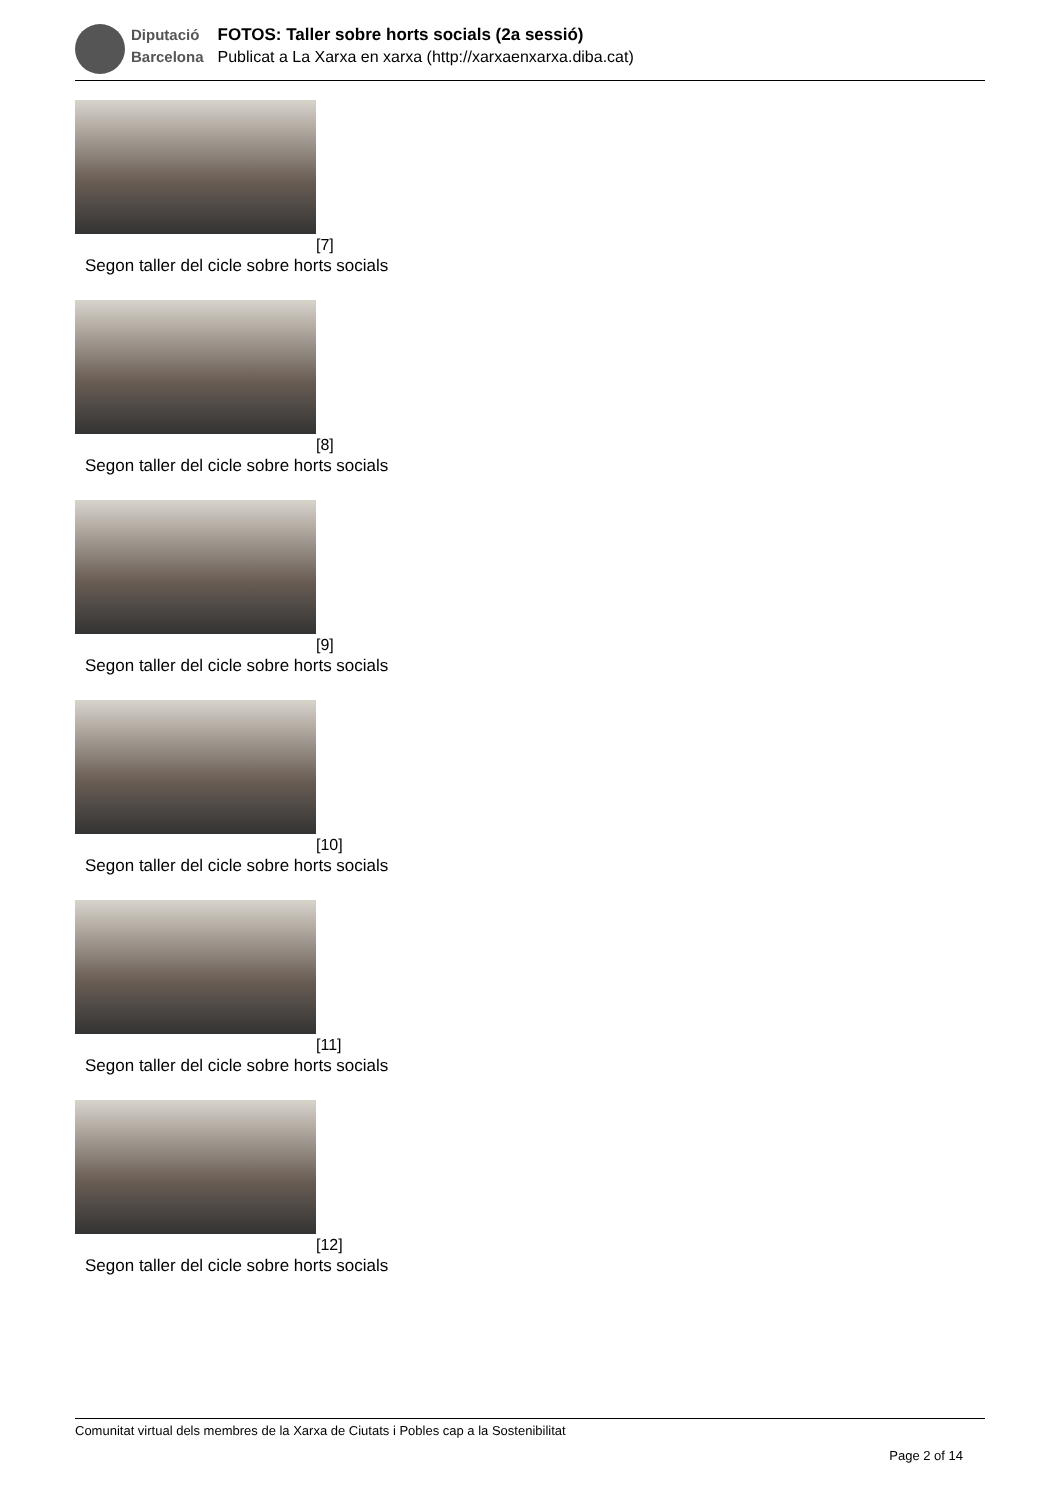Diputació
Barcelona
FOTOS: Taller sobre horts socials (2a sessió)
Publicat a La Xarxa en xarxa (http://xarxaenxarxa.diba.cat)
[7]
Segon taller del cicle sobre horts socials
[8]
Segon taller del cicle sobre horts socials
[9]
Segon taller del cicle sobre horts socials
[10]
Segon taller del cicle sobre horts socials
[11]
Segon taller del cicle sobre horts socials
[12]
Segon taller del cicle sobre horts socials
Comunitat virtual dels membres de la Xarxa de Ciutats i Pobles cap a la Sostenibilitat
Page 2 of 14